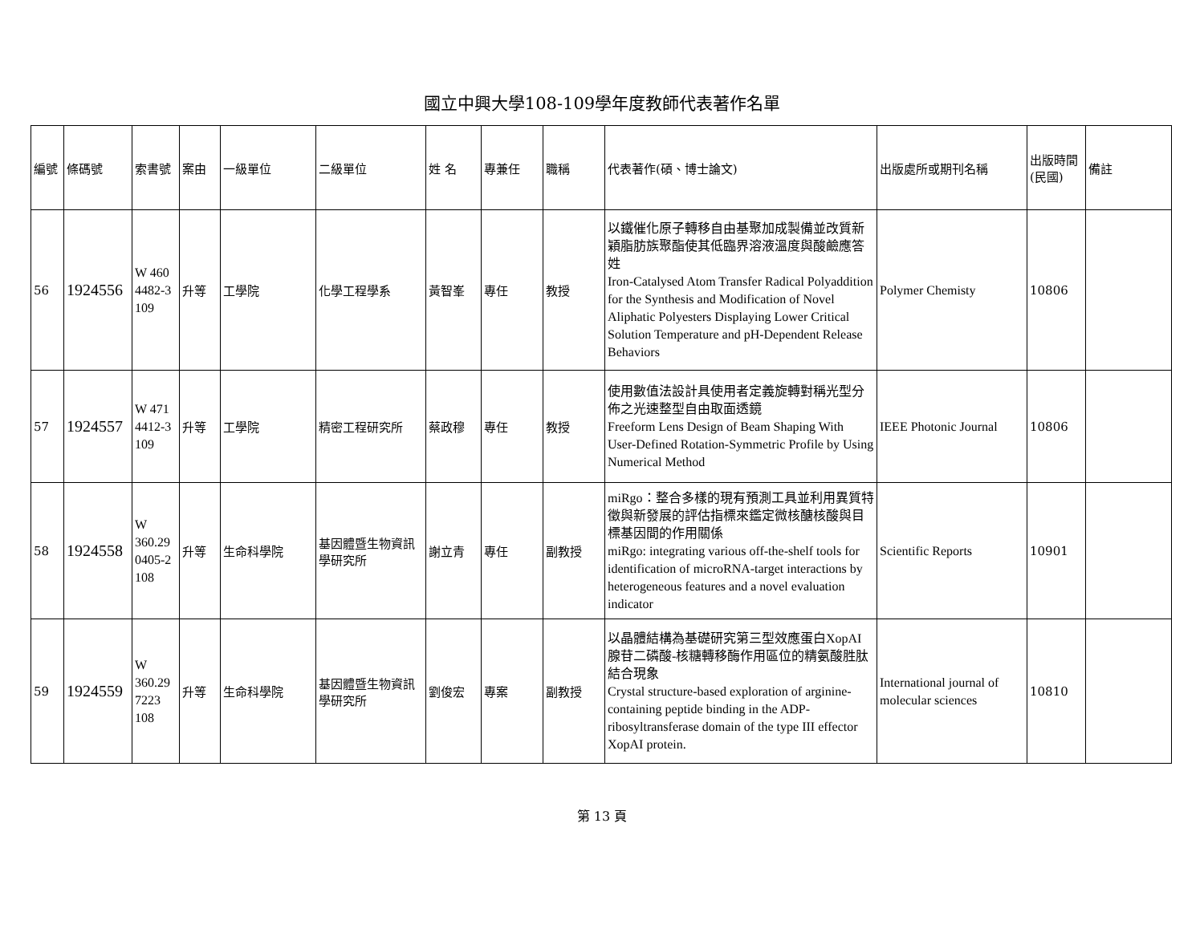國立中興大學108-109學年度教師代表著作名單
| 編號 | 條碼號 | 索書號 | 案由 | 一級單位 | 二級單位 | 姓 名 | 專兼任 | 職稱 | 代表著作(碩、博士論文) | 出版處所或期刊名稱 | 出版時間(民國) | 備註 |
| --- | --- | --- | --- | --- | --- | --- | --- | --- | --- | --- | --- | --- |
| 56 | 1924556 | W 460 4482-3 109 | 升等 | 工學院 | 化學工程學系 | 黃智峯 | 專任 | 教授 | 以鐵催化原子轉移自由基聚加成製備並改質新穎脂肪族聚酯使其低臨界溶液溫度與酸鹼應答姓 Iron-Catalysed Atom Transfer Radical Polyaddition for the Synthesis and Modification of Novel Aliphatic Polyesters Displaying Lower Critical Solution Temperature and pH-Dependent Release Behaviors | Polymer Chemisty | 10806 | |
| 57 | 1924557 | W 471 4412-3 109 | 升等 | 工學院 | 精密工程研究所 | 蔡政穆 | 專任 | 教授 | 使用數值法設計具使用者定義旋轉對稱光型分佈之光速整型自由取面透鏡 Freeform Lens Design of Beam Shaping With User-Defined Rotation-Symmetric Profile by Using Numerical Method | IEEE Photonic Journal | 10806 | |
| 58 | 1924558 | W 360.29 0405-2 108 | 升等 | 生命科學院 | 基因體暨生物資訊學研究所 | 謝立青 | 專任 | 副教授 | miRgo：整合多樣的現有預測工具並利用異質特徵與新發展的評估指標來鑑定微核醣核酸與目標基因間的作用關係 miRgo: integrating various off-the-shelf tools for identification of microRNA-target interactions by heterogeneous features and a novel evaluation indicator | Scientific Reports | 10901 | |
| 59 | 1924559 | W 360.29 7223 108 | 升等 | 生命科學院 | 基因體暨生物資訊學研究所 | 劉俊宏 | 專案 | 副教授 | 以晶體結構為基礎研究第三型效應蛋白XopAI腺苷二磷酸-核糖轉移酶作用區位的精氨酸胜肽結合現象 Crystal structure-based exploration of arginine-containing peptide binding in the ADP-ribosyltransferase domain of the type III effector XopAI protein. | International journal of molecular sciences | 10810 | |
第 13 頁